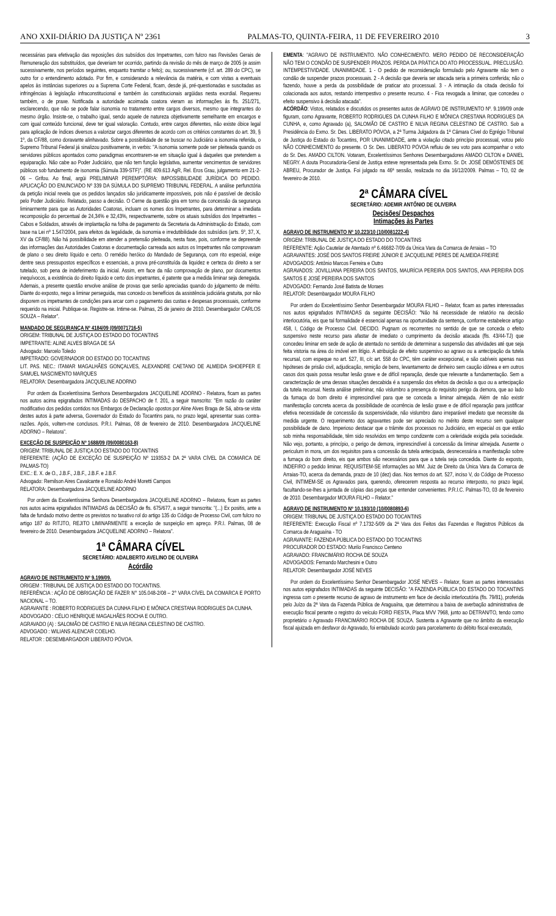ANO XXII-DIÁRIO DA JUSTIÇA Nº 2361 PALMAS-TO, QUINTA-FEIRA, 11 DE FEVEREIRO 2010 3
necessárias para efetivação das reposições dos subsídios dos Impetrantes, com fulcro nas Revisões Gerais de Remuneração dos substituídos, que deveriam ter ocorrido, partindo da revisão do mês de março de 2005 (e assim sucessivamente, nos períodos seguintes, enquanto tramitar o feito); ou, sucessivamente (cf. art. 289 do CPC), se outro for o entendimento adotado. Por fim, e considerando a relevância da matéria, e com vistas a eventuais apelos às instâncias superiores ou a Suprema Corte Federal, ficam, desde já, pré-questionadas e suscitadas as infringências à legislação infraconstitucional e também às constitucionais argüidas nesta exordial. Requereu também, o de praxe. Notificada a autoridade acoimada coatora vieram as informações às fls. 251/271, esclarecendo, que não se pode falar isonomia no tratamento entre cargos diversos, mesmo que integrantes do mesmo órgão. Insiste-se, o trabalho igual, sendo aquele de natureza objetivamente semelhante em encargos e com igual conteúdo funcional, deve ter igual valoração. Contudo, entre cargos diferentes, não existe óbice legal para aplicação de índices diversos a valorizar cargos diferentes de acordo com os critérios constantes do art. 39, § 1º, da CF/88, como doravante alinhavado. Sobre a possibilidade de se buscar no Judiciário a isonomia referida, o Supremo Tribunal Federal já sinalizou positivamente, in verbis: "A isonomia somente pode ser pleiteada quando os servidores públicos apontados como paradigmas encontrarem-se em situação igual à daqueles que pretendem a equiparação. Não cabe ao Poder Judiciário, que não tem função legislativa, aumentar vencimentos de servidores públicos sob fundamento de isonomia (Súmula 339-STF)". (RE 409.613 AgR, Rel. Eros Grau, julgamento em 21-2-06 – Grifou. Ao final, argüi PRELIMINAR PEREMPTÓRIA: IMPOSSIBILIDADE JURÍDICA DO PEDIDO. APLICAÇÃO DO ENUNCIADO Nº 339 DA SÚMULA DO SUPREMO TRIBUNAL FEDERAL. A análise perfunctória da petição inicial revela que os pedidos lançados são juridicamente impossíveis, pois não é passível de decisão pelo Poder Judiciário. Relatado, passo a decisão. O Cerne da questão gira em torno da concessão da segurança liminarmente para que as Autoridades Coatoras, incluam os nomes dos Impetrantes, para determinar a imediata recomposição do percentual de 24,34% e 32,43%, respectivamente, sobre os atuais subsídios dos Impetrantes – Cabos e Soldados, através de implantação na folha de pagamento da Secretaria da Administração do Estado, com base na Lei nº 1.547/2004, para efeitos da legalidade, da isonomia e irredutibilidade dos subsídios (arts. 5º, 37, X, XV da CF/88). Não há possibilidade em atender a pretensão pleiteada, nesta fase, pois, conforme se depreende das informações das Autoridades Coatoras e documentação carreada aos autos os Impetrantes não comprovaram de plano o seu direito líquido e certo. O remédio heróico do Mandado de Segurança, com rito especial, exige dentre seus pressupostos específicos e essenciais, a prova pré-constituída da liquidez e certeza do direito a ser tutelado, sob pena de indeferimento da inicial. Assim, em face da não comprovação de plano, por documentos inequívocos, a existência do direito líquido e certo dos impetrantes, é patente que a medida liminar seja denegada. Ademais, a presente questão envolve análise de provas que serão apreciadas quando do julgamento de mérito. Diante do exposto, nego a liminar perseguida, mas concedo os benefícios da assistência judiciária gratuita, por não disporem os impetrantes de condições para arcar com o pagamento das custas e despesas processuais, conforme requerido na inicial. Publique-se. Registre-se. Intime-se. Palmas, 25 de janeiro de 2010. Desembargador CARLOS SOUZA – Relator".
MANDADO DE SEGURANÇA Nº 4184/09 (09/0071716-5)
ORIGEM: TRIBUNAL DE JUSTIÇA DO ESTADO DO TOCANTINS
IMPETRANTE: ALINE ALVES BRAGA DE SÁ
Advogado: Marcelo Toledo
IMPETRADO: GOVERNADOR DO ESTADO DO TOCANTINS
LIT. PAS. NEC.: ITAMAR MAGALHÃES GONÇALVES, ALEXANDRE CAETANO DE ALMEIDA SHOEPFER E SAMUEL NASCIMENTO MARQUES
RELATORA: Desembargadora JACQUELINE ADORNO
Por ordem da Excelentíssima Senhora Desembargadora JACQUELINE ADORNO - Relatora, ficam as partes nos autos acima epigrafados INTIMADAS do DESPACHO de f. 201, a seguir transcrito: "Em razão do caráter modificativo dos pedidos contidos nos Embargos de Declaração opostos por Aline Alves Braga de Sá, abra-se vista destes autos à parte adversa, Governador do Estado do Tocantins para, no prazo legal, apresentar suas contra-razões. Após, voltem-me conclusos. P.R.I. Palmas, 08 de fevereiro de 2010. Desembargadora JACQUELINE ADORNO – Relatora".
EXCEÇÃO DE SUSPEIÇÃO Nº 1688/09 (09/0080163-8)
ORIGEM: TRIBUNAL DE JUSTIÇA DO ESTADO DO TOCANTINS
REFERENTE: (AÇÃO DE EXCEÇÃO DE SUSPEIÇÃO Nº 119353-2 DA 2ª VARA CÍVEL DA COMARCA DE PALMAS-TO)
EXC.: E. X. de O., J.B.F., J.B.F., J.B.F. e J.B.F.
Advogado: Remilson Aires Cavalcante e Ronaldo André Moretti Campos
RELATORA: Desembargadora JACQUELINE ADORNO
Por ordem da Excelentíssima Senhora Desembargadora JACQUELINE ADORNO – Relatora, ficam as partes nos autos acima epigrafados INTIMADAS da DECISÃO de fls. 675/677, a seguir transcrita: "(...) Ex positis, ante a falta de fundado motivo dentre os previstos no taxativo rol do artigo 135 do Código de Processo Civil, com fulcro no artigo 187 do RITJTO, REJITO LIMINARMENTE a exceção de suspeição em apreço. P.R.I. Palmas, 08 de fevereiro de 2010. Desembargadora JACQUELINE ADORNO – Relatora".
1ª CÂMARA CÍVEL
SECRETÁRIO: ADALBERTO AVELINO DE OLIVEIRA
Acórdão
AGRAVO DE INSTRUMENTO Nº 9.199/09.
ORIGEM : TRIBUNAL DE JUSTIÇA DO ESTADO DO TOCANTINS.
REFERÊNCIA : AÇÃO DE OBRIGAÇÃO DE FAZER N° 105.048-2/08 – 2° VARA CÍVEL DA COMARCA E PORTO NACIONAL – TO.
AGRAVANTE : ROBERTO RODRIGUES DA CUNHA FILHO E MÔNICA CRESTANA RODRIGUES DA CUNHA.
ADOVOGADO : CÉLIO HENRIQUE MAGALHÃES ROCHA E OUTRO.
AGRAVADO (A) : SALOMÃO DE CASTRO E NILVA REGINA CELESTINO DE CASTRO.
ADVOGADO : WILIANS ALENCAR COELHO.
RELATOR : DESEMBARGADOR LIBERATO PÓVOA.
EMENTA: "AGRAVO DE INSTRUMENTO. NÃO CONHECIMENTO. MERO PEDIDO DE RECONSIDERAÇÃO NÃO TEM O CONDÃO DE SUSPENDER PRAZOS. PERDA DA PRÁTICA DO ATO PROCESSUAL. PRECLUSÃO. INTEMPESTIVIDADE. UNANIMIDADE. 1 - O pedido de reconsideração formulado pelo Agravante não tem o condão de suspender prazos processuais. 2 - A decisão que deveria ser atacada seria a primeira conferida; não o fazendo, houve a perda da possibilidade de praticar ato processual. 3 - A intimação da citada decisão foi colacionada aos autos, restando intempestivo o presente recurso. 4 - Fica revogada a liminar, que concedeu o efeito suspensivo à decisão atacada".
ACÓRDÃO: Vistos, relatados e discutidos os presentes autos de AGRAVO DE INSTRUMENTO Nº. 9.199/09 onde figuram, como Agravante, ROBERTO RODRIGUES DA CUNHA FILHO E MÔNICA CRESTANA RODRIGUES DA CUNHA, e, como Agravado (a), SALOMÃO DE CASTRO E NILVA REGINA CELESTINO DE CASTRO. Sob a Presidência do Exmo. Sr. Des. LIBERATO PÓVOA, a 2ª Turma Julgadora da 1ª Câmara Cível do Egrégio Tribunal de Justiça do Estado do Tocantins, POR UNANIMIDADE, ante a violação citado princípio processual, votou pelo NÃO CONHECIMENTO do presente. O Sr. Des. LIBERATO PÓVOA refluiu de seu voto para acompanhar o voto do Sr. Des. AMADO CILTON. Votaram, Excelentíssimos Senhores Desembargadores AMADO CILTON e DANIEL NEGRY. A douta Procuradoria-Geral de Justiça esteve representada pela Exmo. Sr. Dr. JOSÉ DEMÓSTENES DE ABREU, Procurador de Justiça. Foi julgado na 46ª sessão, realizada no dia 16/12/2009. Palmas – TO, 02 de fevereiro de 2010.
2ª CÂMARA CÍVEL
SECRETÁRIO: ADEMIR ANTÔNIO DE OLIVEIRA
Decisões/ Despachos
Intimações às Partes
AGRAVO DE INSTRUMENTO Nº 10.223/10 (10/0081222-4)
ORIGEM: TRIBUNAL DE JUSTIÇA DO ESTADO DO TOCANTINS
REFERENTE: Ação Cautelar de Atentado nº 6.46682-7/09 da Única Vara da Comarca de Arraias – TO
AGRAVANTES: JOSÉ DOS SANTOS FREIRE JÚNIOR E JACQUELINE PERES DE ALMEIDA FREIRE
ADVOGADOS: Antônio Marcos Ferreira e Outro
AGRAVADOS: JOVILLIANA PEREIRA DOS SANTOS, MAURÍCIA PEREIRA DOS SANTOS, ANA PEREIRA DOS SANTOS E JOSÉ PEREIRA DOS SANTOS
ADVOGADO: Fernando José Batista de Moraes
RELATOR: Desembargador MOURA FILHO
Por ordem do Excelentíssimo Senhor Desembargador MOURA FILHO – Relator, ficam as partes interessadas nos autos epigrafados INTIMADAS da seguinte DECISÃO: "Não há necessidade de relatório na decisão interlocutória, eis que tal formalidade é essencial apenas na oportunidade da sentença, conforme estabelece artigo 458, I, Código de Processo Civil. DECIDO. Pugnam os recorrentes no sentido de que se conceda o efeito suspensivo neste recurso para afastar de imediato o cumprimento da decisão atacada (fls. 43/44-TJ) que concedeu liminar em sede de ação de atentado no sentido de determinar a suspensão das atividades até que seja feita vistoria na área do imóvel em litígio. A atribuição de efeito suspensivo ao agravo ou a antecipação da tutela recursal, com espeque no art. 527, III, c/c art. 558 do CPC, têm caráter excepcional, e são cabíveis apenas nas hipóteses de prisão civil, adjudicação, remição de bens, levantamento de dinheiro sem caução idônea e em outros casos dos quais possa resultar lesão grave e de difícil reparação, desde que relevante a fundamentação. Sem a caracterização de uma dessas situações descabida é a suspensão dos efeitos da decisão a quo ou a antecipação da tutela recursal. Nesta análise preliminar, não vislumbro a presença do requisito perigo da demora, que ao lado da fumaça do bom direito é imprescindível para que se conceda a liminar almejada. Além de não existir manifestação concreta acerca da possibilidade de ocorrência de lesão grave e de difícil reparação para justificar efetiva necessidade de concessão da suspensividade, não vislumbro dano irreparável imediato que necessite da medida urgente. O requerimento dos agravantes pode ser apreciado no mérito deste recurso sem qualquer possibilidade de dano. Imperioso destacar que o trâmite dos processos no Judiciário, em especial os que estão sob minha responsabilidade, têm sido resolvidos em tempo condizente com a celeridade exigida pela sociedade. Não vejo, portanto, a princípio, o perigo de demora, imprescindível à concessão da liminar almejada. Ausente o periculum in mora, um dos requisitos para a concessão da tutela antecipada, desnecessária a manifestação sobre a fumaça do bom direito, eis que ambos são necessários para que a tutela seja concedida. Diante do exposto, INDEFIRO o pedido liminar. REQUISITEM-SE informações ao MM. Juiz de Direito da Única Vara da Comarca de Arraias-TO, acerca da demanda, prazo de 10 (dez) dias. Nos termos do art. 527, inciso V, do Código de Processo Civil, INTIMEM-SE os Agravados para, querendo, oferecerem resposta ao recurso interposto, no prazo legal, facultando-se-lhes a juntada de cópias das peças que entender convenientes. P.R.I.C. Palmas-TO, 03 de fevereiro de 2010. Desembargador MOURA FILHO – Relator."
AGRAVO DE INSTRUMENTO Nº 10.193/10 (10/0080893-6)
ORIGEM: TRIBUNAL DE JUSTIÇA DO ESTADO DO TOCANTINS
REFERENTE: Execução Fiscal nº 7.1732-5/09 da 2ª Vara dos Feitos das Fazendas e Registros Públicos da Comarca de Araguaína - TO
AGRAVANTE: FAZENDA PÚBLICA DO ESTADO DO TOCANTINS
PROCURADOR DO ESTADO: Murilo Francisco Centeno
AGRAVADO: FRANCIMÁRIO ROCHA DE SOUZA
ADVOGADOS: Fernando Marchesini e Outro
RELATOR: Desembargador JOSÉ NEVES
Por ordem do Excelentíssimo Senhor Desembargador JOSÉ NEVES – Relator, ficam as partes interessadas nos autos epigrafados INTIMADAS da seguinte DECISÃO: "A FAZENDA PÚBLICA DO ESTADO DO TOCANTINS ingressa com o presente recurso de agravo de instrumento em face de decisão interlocutória (fls. 79/81), proferida pelo Juízo da 2ª Vara da Fazenda Pública de Araguaína, que determinou a baixa de averbação administrativa de execução fiscal perante o registro do veículo FORD FIESTA, Placa MVV 7968, junto ao DETRAN/TO, tendo como proprietário o Agravado FRANCIMÁRIO ROCHA DE SOUZA. Sustenta a Agravante que no âmbito da execução fiscal ajuizada em desfavor do Agravado, foi entabulado acordo para parcelamento do débito fiscal executado,